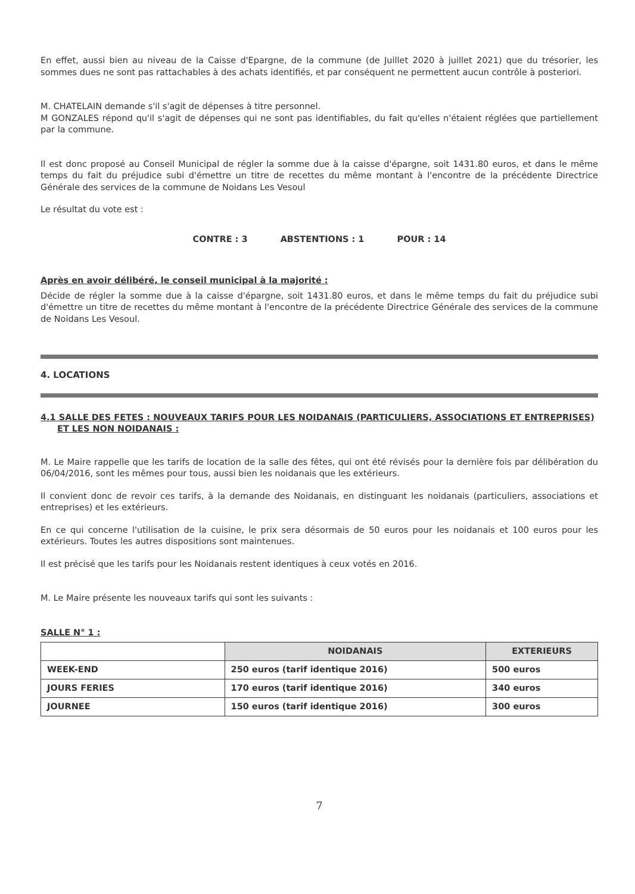En effet, aussi bien au niveau de la Caisse d'Epargne, de la commune (de Juillet 2020 à juillet 2021) que du trésorier, les sommes dues ne sont pas rattachables à des achats identifiés, et par conséquent ne permettent aucun contrôle à posteriori.
M. CHATELAIN demande s'il s'agit de dépenses à titre personnel.
M GONZALES répond qu'il s'agit de dépenses qui ne sont pas identifiables, du fait qu'elles n'étaient réglées que partiellement par la commune.
Il est donc proposé au Conseil Municipal de régler la somme due à la caisse d'épargne, soit 1431.80 euros, et dans le même temps du fait du préjudice subi d'émettre un titre de recettes du même montant à l'encontre de la précédente Directrice Générale des services de la commune de Noidans Les Vesoul
Le résultat du vote est :
CONTRE : 3 ABSTENTIONS : 1 POUR : 14
Après en avoir délibéré, le conseil municipal à la majorité :
Décide de régler la somme due à la caisse d'épargne, soit 1431.80 euros, et dans le même temps du fait du préjudice subi d'émettre un titre de recettes du même montant à l'encontre de la précédente Directrice Générale des services de la commune de Noidans Les Vesoul.
4. LOCATIONS
4.1 SALLE DES FETES : NOUVEAUX TARIFS POUR LES NOIDANAIS (PARTICULIERS, ASSOCIATIONS ET ENTREPRISES) ET LES NON NOIDANAIS :
M. Le Maire rappelle que les tarifs de location de la salle des fêtes, qui ont été révisés pour la dernière fois par délibération du 06/04/2016, sont les mêmes pour tous, aussi bien les noidanais que les extérieurs.
Il convient donc de revoir ces tarifs, à la demande des Noidanais, en distinguant les noidanais (particuliers, associations et entreprises) et les extérieurs.
En ce qui concerne l'utilisation de la cuisine, le prix sera désormais de 50 euros pour les noidanais et 100 euros pour les extérieurs. Toutes les autres dispositions sont maintenues.
Il est précisé que les tarifs pour les Noidanais restent identiques à ceux votés en 2016.
M. Le Maire présente les nouveaux tarifs qui sont les suivants :
SALLE N° 1 :
| | NOIDANAIS | EXTERIEURS |
| WEEK-END | 250 euros (tarif identique 2016) | 500 euros |
| JOURS FERIES | 170 euros (tarif identique 2016) | 340 euros |
| JOURNEE | 150 euros (tarif identique 2016) | 300 euros |
7